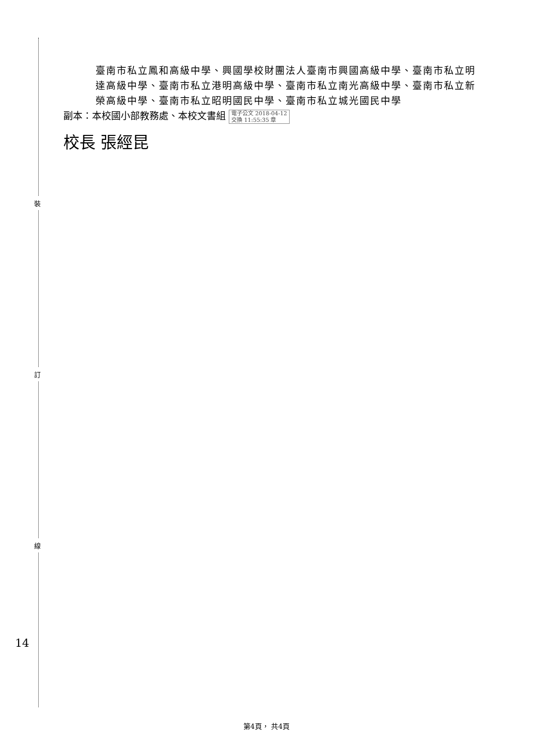裝
訂
線
臺南市私立鳳和高級中學、興國學校財團法人臺南市興國高級中學、臺南市私立明達高級中學、臺南市私立港明高級中學、臺南市私立南光高級中學、臺南市私立新榮高級中學、臺南市私立昭明國民中學、臺南市私立城光國民中學
副本：本校國小部教務處、本校文書組 電子公文 2018-04-12
交換 11:55:35 章
校長 張經昆
14
第4頁， 共4頁